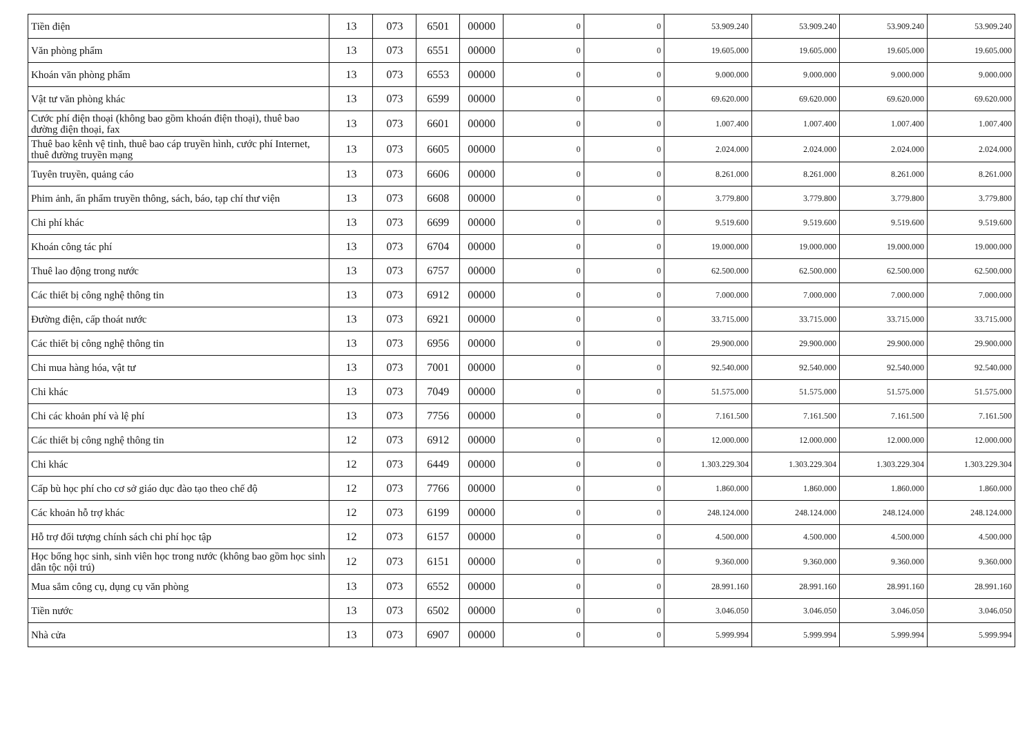| Tiền điện | 13 | 073 | 6501 | 00000 | 0 | 0 | 53.909.240 | 53.909.240 | 53.909.240 | 53.909.240 |
| Văn phòng phẩm | 13 | 073 | 6551 | 00000 | 0 | 0 | 19.605.000 | 19.605.000 | 19.605.000 | 19.605.000 |
| Khoán văn phòng phẩm | 13 | 073 | 6553 | 00000 | 0 | 0 | 9.000.000 | 9.000.000 | 9.000.000 | 9.000.000 |
| Vật tư văn phòng khác | 13 | 073 | 6599 | 00000 | 0 | 0 | 69.620.000 | 69.620.000 | 69.620.000 | 69.620.000 |
| Cước phí điện thoại (không bao gồm khoán điện thoại), thuê bao đường điện thoại, fax | 13 | 073 | 6601 | 00000 | 0 | 0 | 1.007.400 | 1.007.400 | 1.007.400 | 1.007.400 |
| Thuê bao kênh vệ tinh, thuê bao cáp truyền hình, cước phí Internet, thuê đường truyền mạng | 13 | 073 | 6605 | 00000 | 0 | 0 | 2.024.000 | 2.024.000 | 2.024.000 | 2.024.000 |
| Tuyên truyền, quảng cáo | 13 | 073 | 6606 | 00000 | 0 | 0 | 8.261.000 | 8.261.000 | 8.261.000 | 8.261.000 |
| Phim ảnh, ấn phẩm truyền thông, sách, báo, tạp chí thư viện | 13 | 073 | 6608 | 00000 | 0 | 0 | 3.779.800 | 3.779.800 | 3.779.800 | 3.779.800 |
| Chi phí khác | 13 | 073 | 6699 | 00000 | 0 | 0 | 9.519.600 | 9.519.600 | 9.519.600 | 9.519.600 |
| Khoán công tác phí | 13 | 073 | 6704 | 00000 | 0 | 0 | 19.000.000 | 19.000.000 | 19.000.000 | 19.000.000 |
| Thuê lao động trong nước | 13 | 073 | 6757 | 00000 | 0 | 0 | 62.500.000 | 62.500.000 | 62.500.000 | 62.500.000 |
| Các thiết bị công nghệ thông tin | 13 | 073 | 6912 | 00000 | 0 | 0 | 7.000.000 | 7.000.000 | 7.000.000 | 7.000.000 |
| Đường điện, cấp thoát nước | 13 | 073 | 6921 | 00000 | 0 | 0 | 33.715.000 | 33.715.000 | 33.715.000 | 33.715.000 |
| Các thiết bị công nghệ thông tin | 13 | 073 | 6956 | 00000 | 0 | 0 | 29.900.000 | 29.900.000 | 29.900.000 | 29.900.000 |
| Chi mua hàng hóa, vật tư | 13 | 073 | 7001 | 00000 | 0 | 0 | 92.540.000 | 92.540.000 | 92.540.000 | 92.540.000 |
| Chi khác | 13 | 073 | 7049 | 00000 | 0 | 0 | 51.575.000 | 51.575.000 | 51.575.000 | 51.575.000 |
| Chi các khoản phí và lệ phí | 13 | 073 | 7756 | 00000 | 0 | 0 | 7.161.500 | 7.161.500 | 7.161.500 | 7.161.500 |
| Các thiết bị công nghệ thông tin | 12 | 073 | 6912 | 00000 | 0 | 0 | 12.000.000 | 12.000.000 | 12.000.000 | 12.000.000 |
| Chi khác | 12 | 073 | 6449 | 00000 | 0 | 0 | 1.303.229.304 | 1.303.229.304 | 1.303.229.304 | 1.303.229.304 |
| Cấp bù học phí cho cơ sở giáo dục đào tạo theo chế độ | 12 | 073 | 7766 | 00000 | 0 | 0 | 1.860.000 | 1.860.000 | 1.860.000 | 1.860.000 |
| Các khoản hỗ trợ khác | 12 | 073 | 6199 | 00000 | 0 | 0 | 248.124.000 | 248.124.000 | 248.124.000 | 248.124.000 |
| Hỗ trợ đối tượng chính sách chi phí học tập | 12 | 073 | 6157 | 00000 | 0 | 0 | 4.500.000 | 4.500.000 | 4.500.000 | 4.500.000 |
| Học bổng học sinh, sinh viên học trong nước (không bao gồm học sinh dân tộc nội trú) | 12 | 073 | 6151 | 00000 | 0 | 0 | 9.360.000 | 9.360.000 | 9.360.000 | 9.360.000 |
| Mua sắm công cụ, dụng cụ văn phòng | 13 | 073 | 6552 | 00000 | 0 | 0 | 28.991.160 | 28.991.160 | 28.991.160 | 28.991.160 |
| Tiền nước | 13 | 073 | 6502 | 00000 | 0 | 0 | 3.046.050 | 3.046.050 | 3.046.050 | 3.046.050 |
| Nhà cửa | 13 | 073 | 6907 | 00000 | 0 | 0 | 5.999.994 | 5.999.994 | 5.999.994 | 5.999.994 |